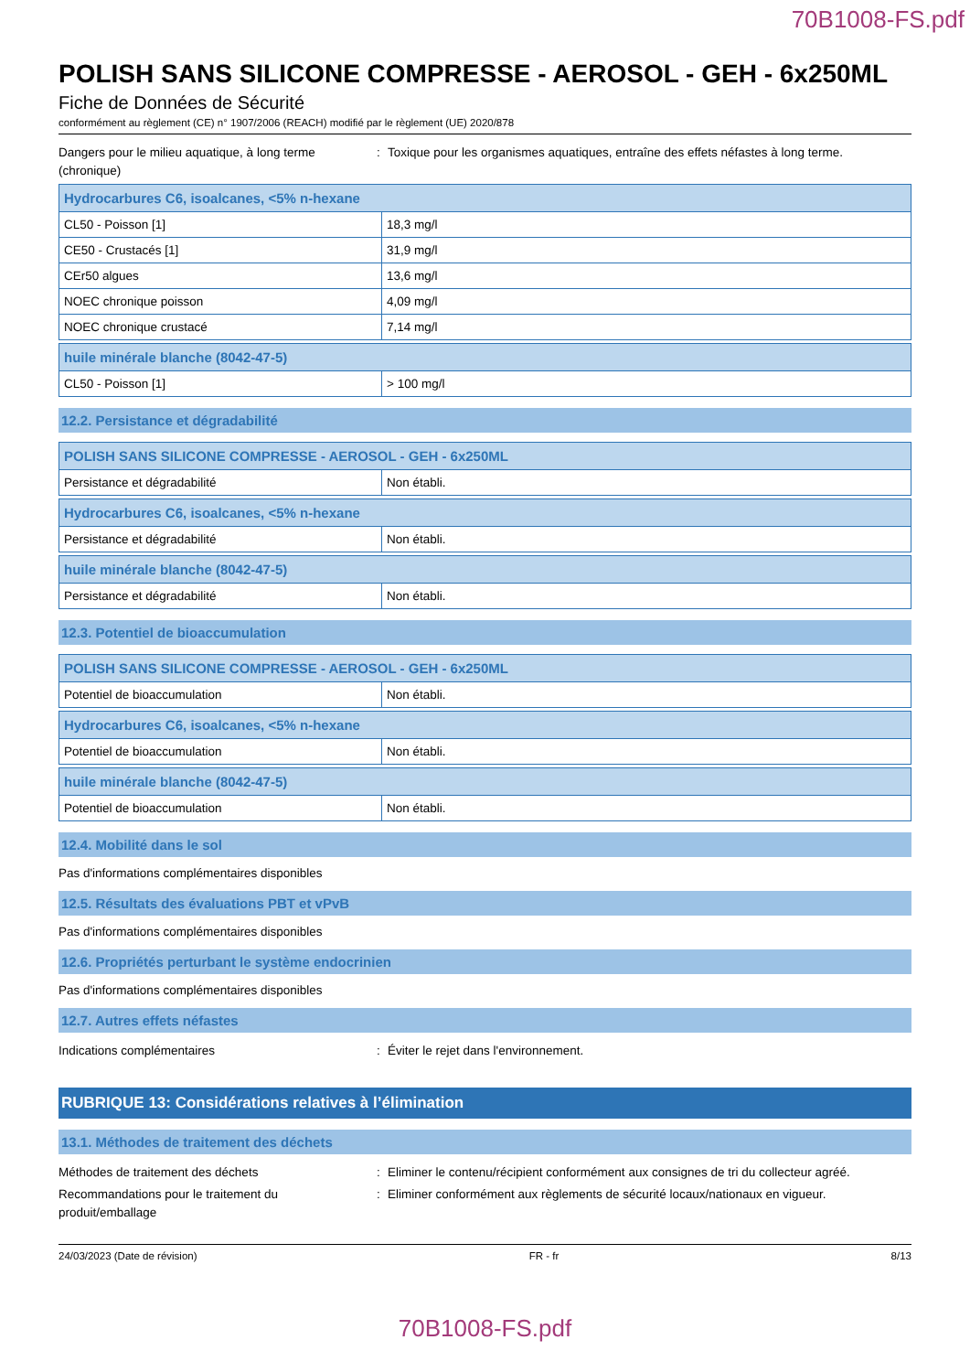70B1008-FS.pdf
POLISH SANS SILICONE COMPRESSE - AEROSOL - GEH - 6x250ML
Fiche de Données de Sécurité
conformément au règlement (CE) n° 1907/2006 (REACH) modifié par le règlement (UE) 2020/878
Dangers pour le milieu aquatique, à long terme (chronique)
: Toxique pour les organismes aquatiques, entraîne des effets néfastes à long terme.
| Hydrocarbures C6, isoalcanes, <5% n-hexane | |
| CL50 - Poisson [1] | 18,3 mg/l |
| CE50 - Crustacés [1] | 31,9 mg/l |
| CEr50 algues | 13,6 mg/l |
| NOEC chronique poisson | 4,09 mg/l |
| NOEC chronique crustacé | 7,14 mg/l |
| huile minérale blanche (8042-47-5) | |
| CL50 - Poisson [1] | > 100 mg/l |
12.2. Persistance et dégradabilité
| POLISH SANS SILICONE COMPRESSE - AEROSOL - GEH - 6x250ML | |
| Persistance et dégradabilité | Non établi. |
| Hydrocarbures C6, isoalcanes, <5% n-hexane | |
| Persistance et dégradabilité | Non établi. |
| huile minérale blanche (8042-47-5) | |
| Persistance et dégradabilité | Non établi. |
12.3. Potentiel de bioaccumulation
| POLISH SANS SILICONE COMPRESSE - AEROSOL - GEH - 6x250ML | |
| Potentiel de bioaccumulation | Non établi. |
| Hydrocarbures C6, isoalcanes, <5% n-hexane | |
| Potentiel de bioaccumulation | Non établi. |
| huile minérale blanche (8042-47-5) | |
| Potentiel de bioaccumulation | Non établi. |
12.4. Mobilité dans le sol
Pas d'informations complémentaires disponibles
12.5. Résultats des évaluations PBT et vPvB
Pas d'informations complémentaires disponibles
12.6. Propriétés perturbant le système endocrinien
Pas d'informations complémentaires disponibles
12.7. Autres effets néfastes
Indications complémentaires : Éviter le rejet dans l'environnement.
RUBRIQUE 13: Considérations relatives à l’élimination
13.1. Méthodes de traitement des déchets
Méthodes de traitement des déchets : Eliminer le contenu/récipient conformément aux consignes de tri du collecteur agréé.
Recommandations pour le traitement du produit/emballage
: Eliminer conformément aux règlements de sécurité locaux/nationaux en vigueur.
24/03/2023 (Date de révision) FR - fr 8/13
70B1008-FS.pdf